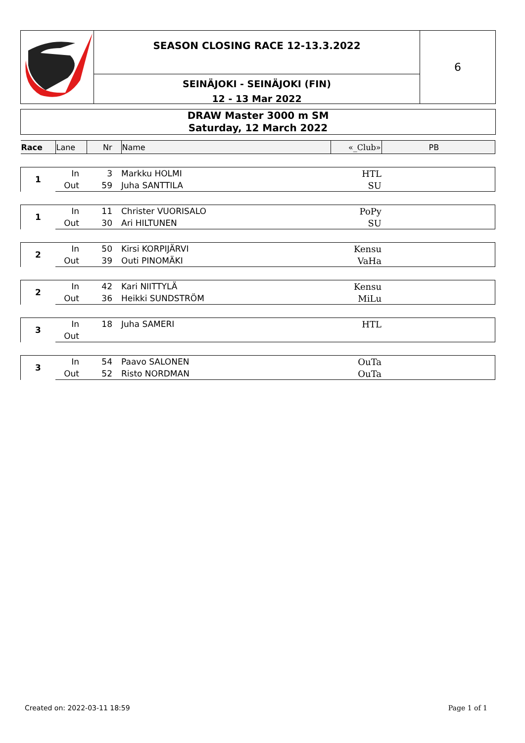SEASON CLOSING RACE 12-13.3.2022
SEINÄJOKI - SEINÄJOKI (FIN)
12 - 13 Mar 2022
6
DRAW Master 3000 m SM
Saturday, 12 March 2022
| Race | Lane | Nr | Name | «_Club» | PB |
| --- | --- | --- | --- | --- | --- |
| 1 | In | 3 | Markku HOLMI | HTL | |
| | Out | 59 | Juha SANTTILA | SU | |
| 1 | In | 11 | Christer VUORISALO | PoPy | |
| | Out | 30 | Ari HILTUNEN | SU | |
| 2 | In | 50 | Kirsi KORPIJÄRVI | Kensu | |
| | Out | 39 | Outi PINOMÄKI | VaHa | |
| 2 | In | 42 | Kari NIITTYLÄ | Kensu | |
| | Out | 36 | Heikki SUNDSTRÖM | MiLu | |
| 3 | In | 18 | Juha SAMERI | HTL | |
| | Out | | | | |
| 3 | In | 54 | Paavo SALONEN | OuTa | |
| | Out | 52 | Risto NORDMAN | OuTa | |
Created on: 2022-03-11 18:59 Page 1 of 1